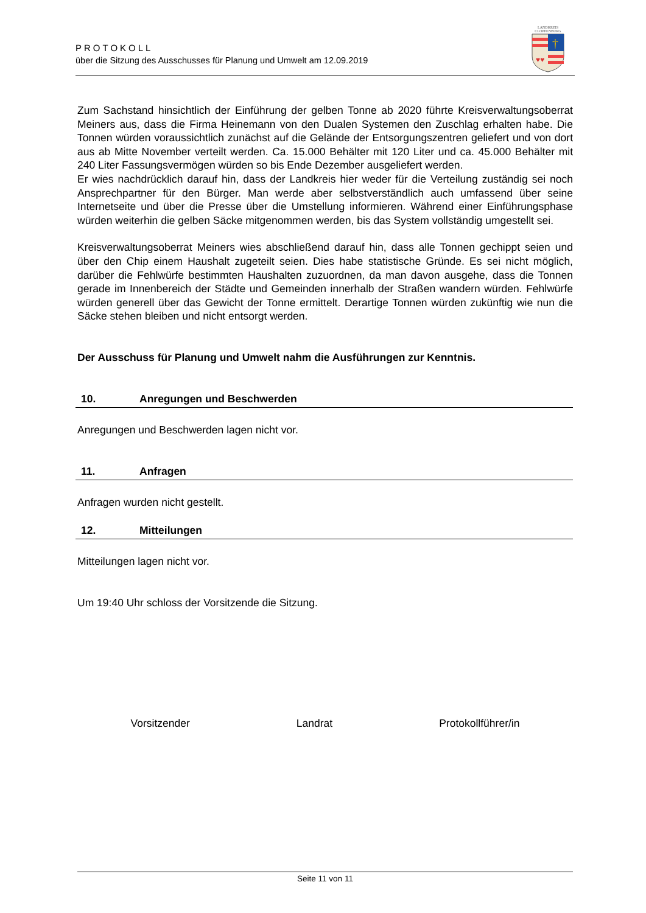LANDKREIS
CLOPPENBURG
†
♥♥
PROTOKOLL
über die Sitzung des Ausschusses für Planung und Umwelt am 12.09.2019
Zum Sachstand hinsichtlich der Einführung der gelben Tonne ab 2020 führte Kreisverwaltungsoberrat Meiners aus, dass die Firma Heinemann von den Dualen Systemen den Zuschlag erhalten habe. Die Tonnen würden voraussichtlich zunächst auf die Gelände der Entsorgungszentren geliefert und von dort aus ab Mitte November verteilt werden. Ca. 15.000 Behälter mit 120 Liter und ca. 45.000 Behälter mit 240 Liter Fassungsvermögen würden so bis Ende Dezember ausgeliefert werden.
Er wies nachdrücklich darauf hin, dass der Landkreis hier weder für die Verteilung zuständig sei noch Ansprechpartner für den Bürger. Man werde aber selbstverständlich auch umfassend über seine Internetseite und über die Presse über die Umstellung informieren. Während einer Einführungsphase würden weiterhin die gelben Säcke mitgenommen werden, bis das System vollständig umgestellt sei.
Kreisverwaltungsoberrat Meiners wies abschließend darauf hin, dass alle Tonnen gechippt seien und über den Chip einem Haushalt zugeteilt seien. Dies habe statistische Gründe. Es sei nicht möglich, darüber die Fehlwürfe bestimmten Haushalten zuzuordnen, da man davon ausgehe, dass die Tonnen gerade im Innenbereich der Städte und Gemeinden innerhalb der Straßen wandern würden. Fehlwürfe würden generell über das Gewicht der Tonne ermittelt. Derartige Tonnen würden zukünftig wie nun die Säcke stehen bleiben und nicht entsorgt werden.
Der Ausschuss für Planung und Umwelt nahm die Ausführungen zur Kenntnis.
10. Anregungen und Beschwerden
Anregungen und Beschwerden lagen nicht vor.
11. Anfragen
Anfragen wurden nicht gestellt.
12. Mitteilungen
Mitteilungen lagen nicht vor.
Um 19:40 Uhr schloss der Vorsitzende die Sitzung.
Vorsitzender Landrat Protokollführer/in
Seite 11 von 11